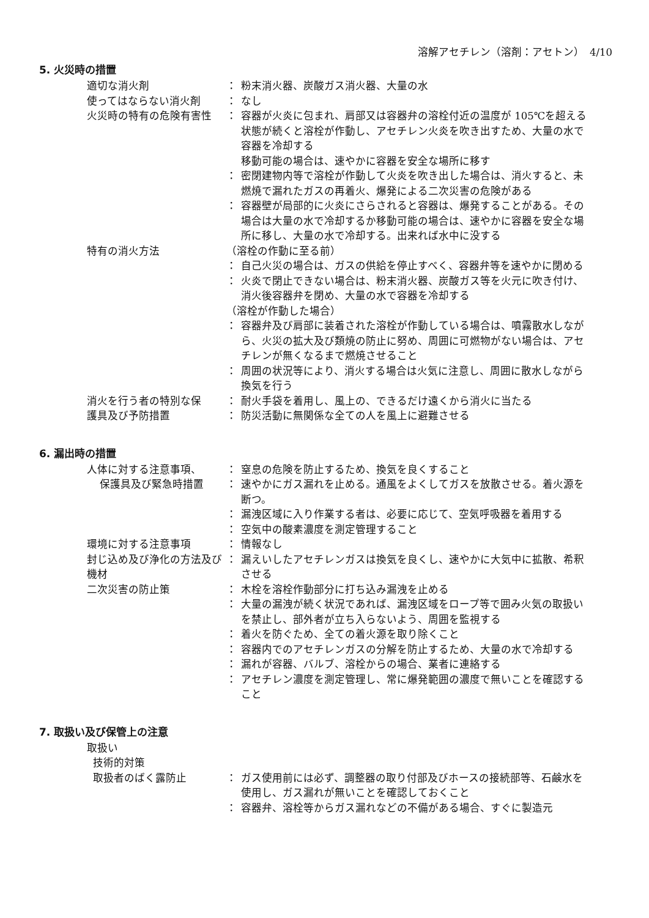溶解アセチレン（溶剤：アセトン）　4/10
5. 火災時の措置
| 適切な消火剤 | ： | 粉末消火器、炭酸ガス消火器、大量の水 |
| 使ってはならない消火剤 | ： | なし |
| 火災時の特有の危険有害性 | ： | 容器が火炎に包まれ、肩部又は容器弁の溶栓付近の温度が 105℃を超える状態が続くと溶栓が作動し、アセチレン火炎を吹き出すため、大量の水で容器を冷却する 移動可能の場合は、速やかに容器を安全な場所に移す |
| | ： | 密閉建物内等で溶栓が作動して火炎を吹き出した場合は、消火すると、未燃焼で漏れたガスの再着火、爆発による二次災害の危険がある |
| | ： | 容器壁が局部的に火炎にさらされると容器は、爆発することがある。その場合は大量の水で冷却するか移動可能の場合は、速やかに容器を安全な場所に移し、大量の水で冷却する。出来れば水中に没する |
| 特有の消火方法 | （溶栓の作動に至る前） | |
| | ： | 自己火災の場合は、ガスの供給を停止すべく、容器弁等を速やかに閉める |
| | ： | 火炎で閉止できない場合は、粉末消火器、炭酸ガス等を火元に吹き付け、消火後容器弁を閉め、大量の水で容器を冷却する |
| | （溶栓が作動した場合） | |
| | ： | 容器弁及び肩部に装着された溶栓が作動している場合は、噴霧散水しながら、火災の拡大及び類焼の防止に努め、周囲に可燃物がない場合は、アセチレンが無くなるまで燃焼させること |
| | ： | 周囲の状況等により、消火する場合は火気に注意し、周囲に散水しながら換気を行う |
| 消火を行う者の特別な保 | ： | 耐火手袋を着用し、風上の、できるだけ遠くから消火に当たる |
| 護具及び予防措置 | ： | 防災活動に無関係な全ての人を風上に避難させる |
6. 漏出時の措置
| 人体に対する注意事項、 | ： | 窒息の危険を防止するため、換気を良くすること |
| 保護具及び緊急時措置 | ： | 速やかにガス漏れを止める。通風をよくしてガスを放散させる。着火源を断つ。 |
| | ： | 漏洩区域に入り作業する者は、必要に応じて、空気呼吸器を着用する |
| | ： | 空気中の酸素濃度を測定管理すること |
| 環境に対する注意事項 | ： | 情報なし |
| 封じ込め及び浄化の方法及び機材 | ： | 漏えいしたアセチレンガスは換気を良くし、速やかに大気中に拡散、希釈させる |
| 二次災害の防止策 | ： | 木栓を溶栓作動部分に打ち込み漏洩を止める |
| | ： | 大量の漏洩が続く状況であれば、漏洩区域をロープ等で囲み火気の取扱いを禁止し、部外者が立ち入らないよう、周囲を監視する |
| | ： | 着火を防ぐため、全ての着火源を取り除くこと |
| | ： | 容器内でのアセチレンガスの分解を防止するため、大量の水で冷却する |
| | ： | 漏れが容器、バルブ、溶栓からの場合、業者に連絡する |
| | ： | アセチレン濃度を測定管理し、常に爆発範囲の濃度で無いことを確認すること |
7. 取扱い及び保管上の注意
| 取扱い | | |
| 技術的対策 | | |
| 取扱者のばく露防止 | ： | ガス使用前には必ず、調整器の取り付部及びホースの接続部等、石鹸水を使用し、ガス漏れが無いことを確認しておくこと |
| | ： | 容器弁、溶栓等からガス漏れなどの不備がある場合、すぐに製造元 |